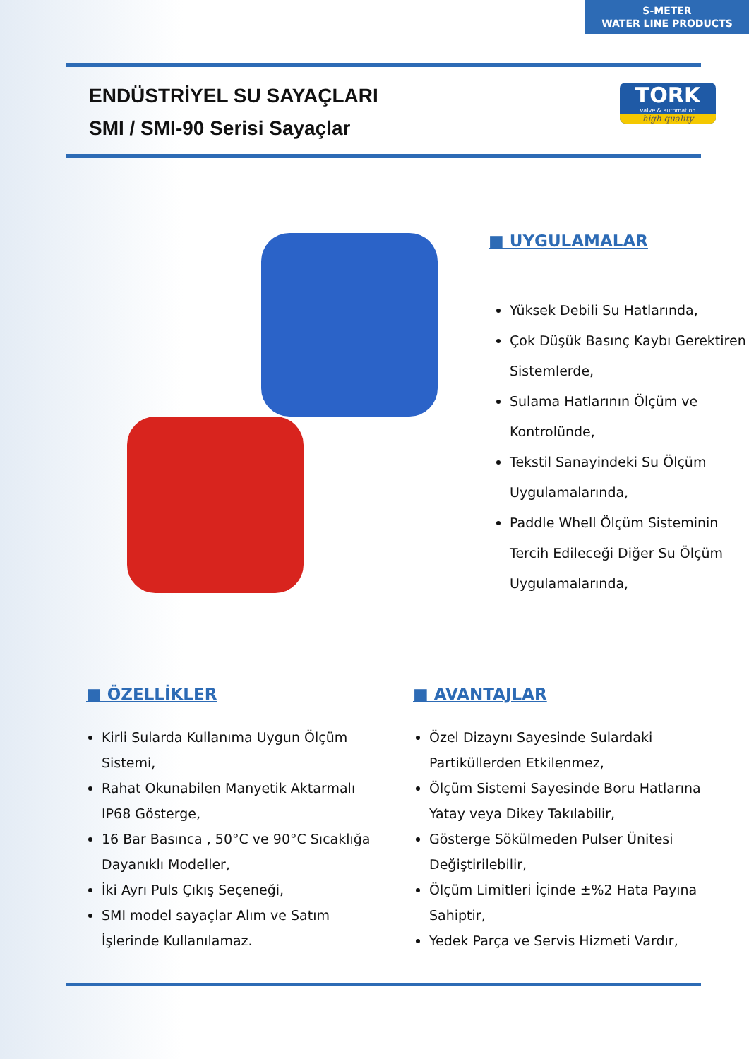S-METER
WATER LINE PRODUCTS
ENDÜSTRİYEL SU SAYAÇLARI
SMI / SMI-90 Serisi Sayaçlar
TORK
valve & automation
high quality
■ UYGULAMALAR
Yüksek Debili Su Hatlarında,
Çok Düşük Basınç Kaybı Gerektiren Sistemlerde,
Sulama Hatlarının Ölçüm ve Kontrolünde,
Tekstil Sanayindeki Su Ölçüm Uygulamalarında,
Paddle Whell Ölçüm Sisteminin Tercih Edileceği Diğer Su Ölçüm Uygulamalarında,
■ ÖZELLİKLER
Kirli Sularda Kullanıma Uygun Ölçüm Sistemi,
Rahat Okunabilen Manyetik Aktarmalı IP68 Gösterge,
16 Bar Basınca , 50°C ve 90°C Sıcaklığa Dayanıklı Modeller,
İki Ayrı Puls Çıkış Seçeneği,
SMI model sayaçlar Alım ve Satım İşlerinde Kullanılamaz.
■ AVANTAJLAR
Özel Dizaynı Sayesinde Sulardaki Partiküllerden Etkilenmez,
Ölçüm Sistemi Sayesinde Boru Hatlarına Yatay veya Dikey Takılabilir,
Gösterge Sökülmeden Pulser Ünitesi Değiştirilebilir,
Ölçüm Limitleri İçinde ±%2 Hata Payına Sahiptir,
Yedek Parça ve Servis Hizmeti Vardır,